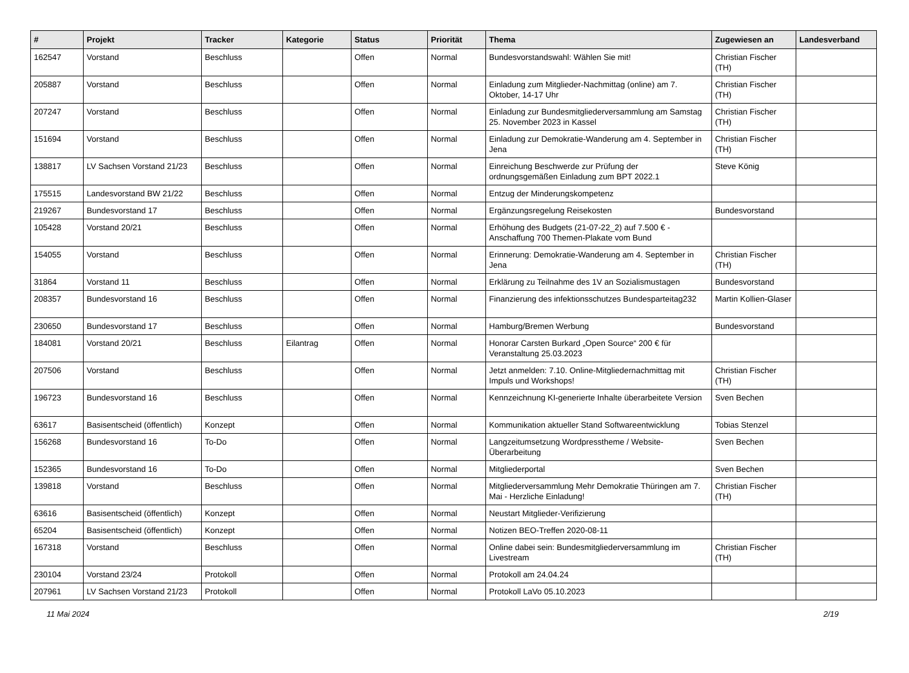| # | Projekt | Tracker | Kategorie | Status | Priorität | Thema | Zugewiesen an | Landesverband |
| --- | --- | --- | --- | --- | --- | --- | --- | --- |
| 162547 | Vorstand | Beschluss | | Offen | Normal | Bundesvorstandswahl: Wählen Sie mit! | Christian Fischer (TH) | |
| 205887 | Vorstand | Beschluss | | Offen | Normal | Einladung zum Mitglieder-Nachmittag (online) am 7. Oktober, 14-17 Uhr | Christian Fischer (TH) | |
| 207247 | Vorstand | Beschluss | | Offen | Normal | Einladung zur Bundesmitgliederversammlung am Samstag 25. November 2023 in Kassel | Christian Fischer (TH) | |
| 151694 | Vorstand | Beschluss | | Offen | Normal | Einladung zur Demokratie-Wanderung am 4. September in Jena | Christian Fischer (TH) | |
| 138817 | LV Sachsen Vorstand 21/23 | Beschluss | | Offen | Normal | Einreichung Beschwerde zur Prüfung der ordnungsgemäßen Einladung zum BPT 2022.1 | Steve König | |
| 175515 | Landesvorstand BW 21/22 | Beschluss | | Offen | Normal | Entzug der Minderungskompetenz | | |
| 219267 | Bundesvorstand 17 | Beschluss | | Offen | Normal | Ergänzungsregelung Reisekosten | Bundesvorstand | |
| 105428 | Vorstand 20/21 | Beschluss | | Offen | Normal | Erhöhung des Budgets (21-07-22_2) auf 7.500 € - Anschaffung 700 Themen-Plakate vom Bund | | |
| 154055 | Vorstand | Beschluss | | Offen | Normal | Erinnerung: Demokratie-Wanderung am 4. September in Jena | Christian Fischer (TH) | |
| 31864 | Vorstand 11 | Beschluss | | Offen | Normal | Erklärung zu Teilnahme des 1V an Sozialismustagen | Bundesvorstand | |
| 208357 | Bundesvorstand 16 | Beschluss | | Offen | Normal | Finanzierung des infektionsschutzes Bundesparteitag232 | Martin Kollien-Glaser | |
| 230650 | Bundesvorstand 17 | Beschluss | | Offen | Normal | Hamburg/Bremen Werbung | Bundesvorstand | |
| 184081 | Vorstand 20/21 | Beschluss | Eilantrag | Offen | Normal | Honorar Carsten Burkard „Open Source“ 200 € für Veranstaltung 25.03.2023 | | |
| 207506 | Vorstand | Beschluss | | Offen | Normal | Jetzt anmelden: 7.10. Online-Mitgliedernachmittag mit Impuls und Workshops! | Christian Fischer (TH) | |
| 196723 | Bundesvorstand 16 | Beschluss | | Offen | Normal | Kennzeichnung KI-generierte Inhalte überarbeitete Version | Sven Bechen | |
| 63617 | Basisentscheid (öffentlich) | Konzept | | Offen | Normal | Kommunikation aktueller Stand Softwareentwicklung | Tobias Stenzel | |
| 156268 | Bundesvorstand 16 | To-Do | | Offen | Normal | Langzeitumsetzung Wordpresstheme / Website-Überarbeitung | Sven Bechen | |
| 152365 | Bundesvorstand 16 | To-Do | | Offen | Normal | Mitgliederportal | Sven Bechen | |
| 139818 | Vorstand | Beschluss | | Offen | Normal | Mitgliederversammlung Mehr Demokratie Thüringen am 7. Mai - Herzliche Einladung! | Christian Fischer (TH) | |
| 63616 | Basisentscheid (öffentlich) | Konzept | | Offen | Normal | Neustart Mitglieder-Verifizierung | | |
| 65204 | Basisentscheid (öffentlich) | Konzept | | Offen | Normal | Notizen BEO-Treffen 2020-08-11 | | |
| 167318 | Vorstand | Beschluss | | Offen | Normal | Online dabei sein: Bundesmitgliederversammlung im Livestream | Christian Fischer (TH) | |
| 230104 | Vorstand 23/24 | Protokoll | | Offen | Normal | Protokoll am 24.04.24 | | |
| 207961 | LV Sachsen Vorstand 21/23 | Protokoll | | Offen | Normal | Protokoll LaVo 05.10.2023 | | |
11 Mai 2024 2/19